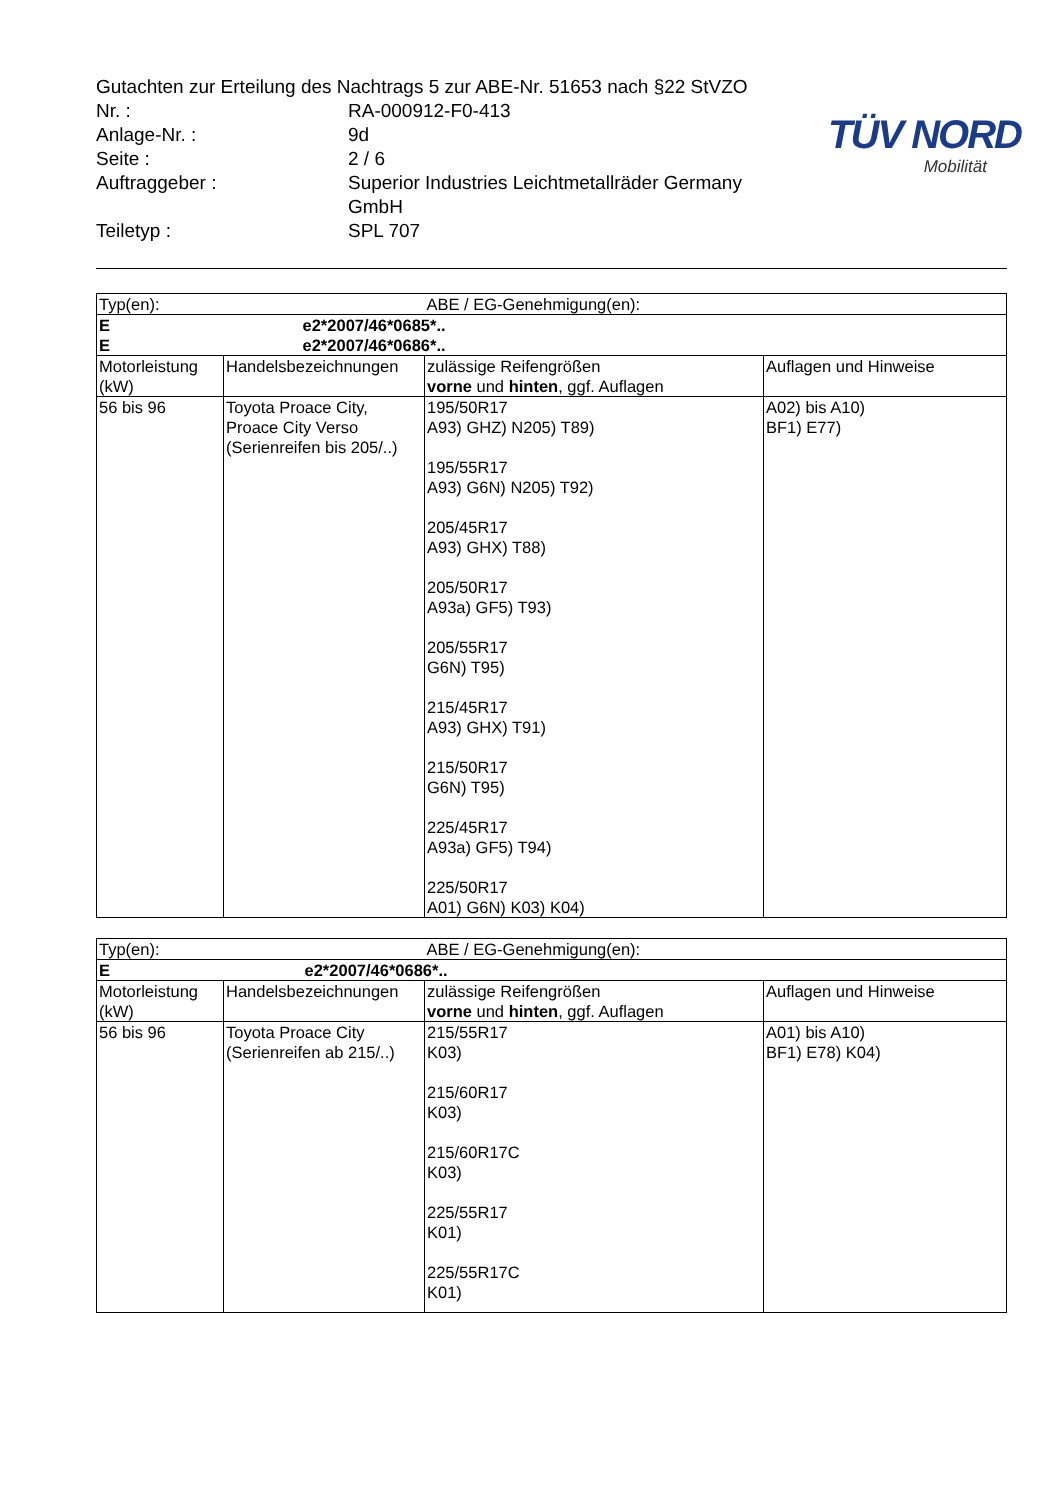TÜV NORD
Mobilität
Gutachten zur Erteilung des Nachtrags 5 zur ABE-Nr. 51653 nach §22 StVZO
Nr. : RA-000912-F0-413
Anlage-Nr. : 9d
Seite : 2 / 6
Auftraggeber : Superior Industries Leichtmetallräder Germany
GmbH
Teiletyp : SPL 707
| Typ(en): | | ABE / EG-Genehmigung(en): | |
| E E | | e2*2007/46*0685*.. e2*2007/46*0686*.. | |
| Motorleistung (kW) | Handelsbezeichnungen | zulässige Reifengrößen vorne und hinten , ggf. Auflagen | Auflagen und Hinweise |
| 56 bis 96 | Toyota Proace City, Proace City Verso (Serienreifen bis 205/..) | 195/50R17 A93) GHZ) N205) T89) 195/55R17 A93) G6N) N205) T92) 205/45R17 A93) GHX) T88) 205/50R17 A93a) GF5) T93) 205/55R17 G6N) T95) 215/45R17 A93) GHX) T91) 215/50R17 G6N) T95) 225/45R17 A93a) GF5) T94) 225/50R17 A01) G6N) K03) K04) | A02) bis A10) BF1) E77) |
| Typ(en): | | ABE / EG-Genehmigung(en): | |
| E | | e2*2007/46*0686*.. | |
| Motorleistung (kW) | Handelsbezeichnungen | zulässige Reifengrößen vorne und hinten , ggf. Auflagen | Auflagen und Hinweise |
| 56 bis 96 | Toyota Proace City (Serienreifen ab 215/..) | 215/55R17 K03) 215/60R17 K03) 215/60R17C K03) 225/55R17 K01) 225/55R17C K01) | A01) bis A10) BF1) E78) K04) |